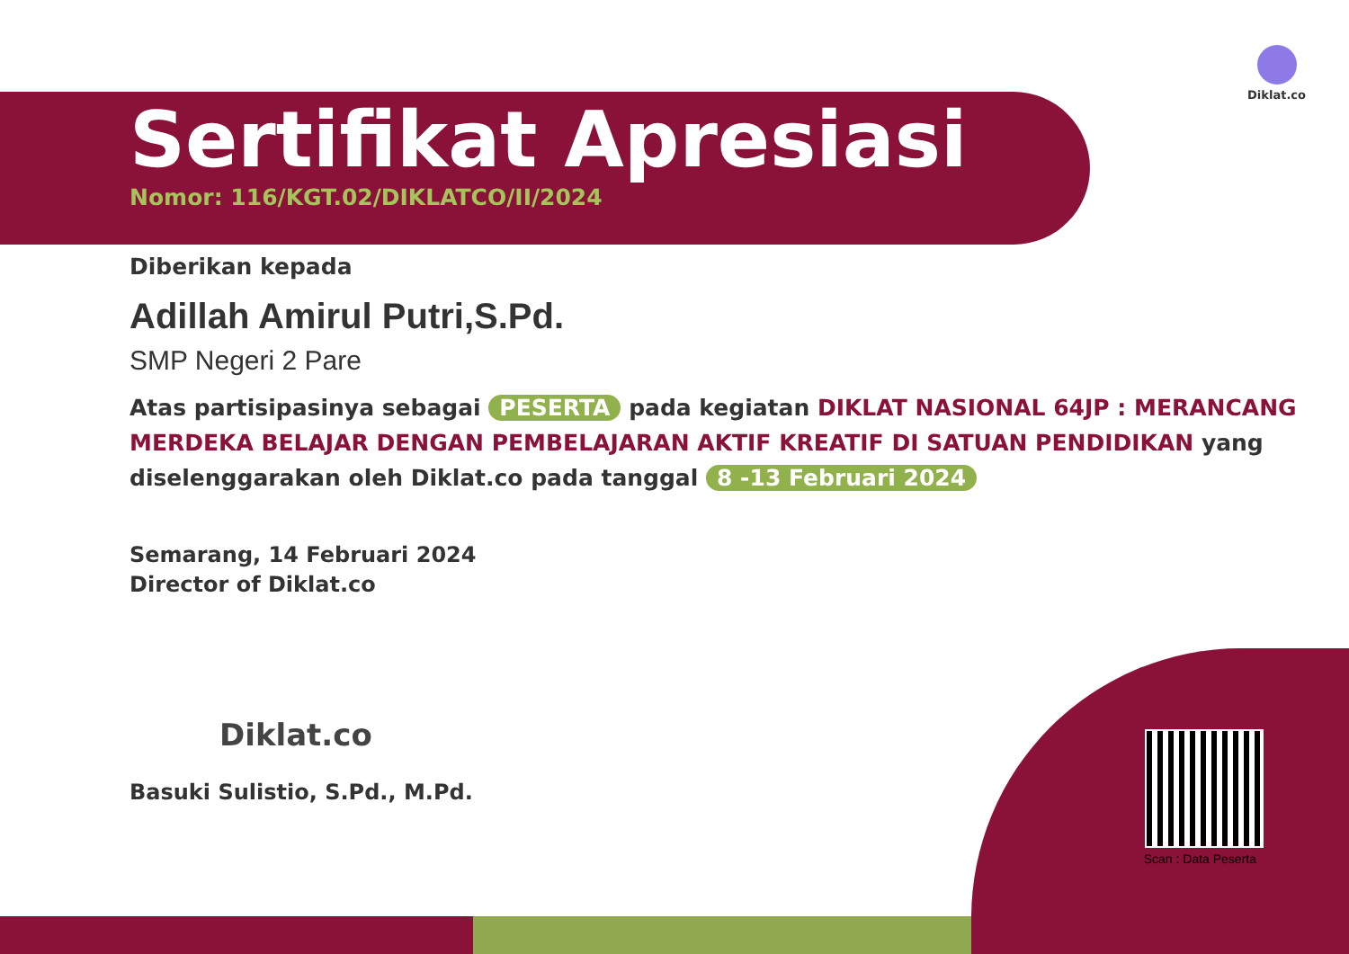Diklat.co
Sertifikat Apresiasi
Nomor: 116/KGT.02/DIKLATCO/II/2024
Diberikan kepada
Adillah Amirul Putri,S.Pd.
SMP Negeri 2 Pare
Atas partisipasinya sebagai PESERTA pada kegiatan DIKLAT NASIONAL 64JP : MERANCANG MERDEKA BELAJAR DENGAN PEMBELAJARAN AKTIF KREATIF DI SATUAN PENDIDIKAN yang diselenggarakan oleh Diklat.co pada tanggal 8 -13 Februari 2024
Semarang, 14 Februari 2024
Director of Diklat.co
Diklat.co
Basuki Sulistio, S.Pd., M.Pd.
Scan : Data Peserta